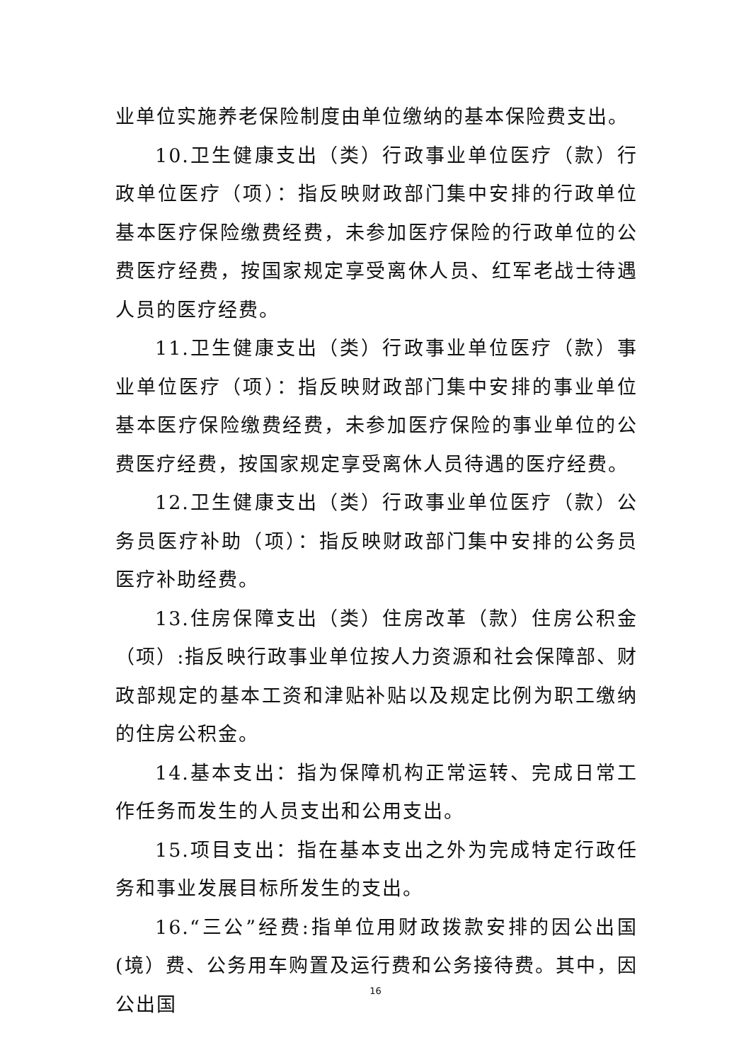业单位实施养老保险制度由单位缴纳的基本保险费支出。
10.卫生健康支出（类）行政事业单位医疗（款）行政单位医疗（项）：指反映财政部门集中安排的行政单位基本医疗保险缴费经费，未参加医疗保险的行政单位的公费医疗经费，按国家规定享受离休人员、红军老战士待遇人员的医疗经费。
11.卫生健康支出（类）行政事业单位医疗（款）事业单位医疗（项）：指反映财政部门集中安排的事业单位基本医疗保险缴费经费，未参加医疗保险的事业单位的公费医疗经费，按国家规定享受离休人员待遇的医疗经费。
12.卫生健康支出（类）行政事业单位医疗（款）公务员医疗补助（项）：指反映财政部门集中安排的公务员医疗补助经费。
13.住房保障支出（类）住房改革（款）住房公积金（项）:指反映行政事业单位按人力资源和社会保障部、财政部规定的基本工资和津贴补贴以及规定比例为职工缴纳的住房公积金。
14.基本支出：指为保障机构正常运转、完成日常工作任务而发生的人员支出和公用支出。
15.项目支出：指在基本支出之外为完成特定行政任务和事业发展目标所发生的支出。
16.“三公”经费:指单位用财政拨款安排的因公出国(境）费、公务用车购置及运行费和公务接待费。其中，因公出国
16